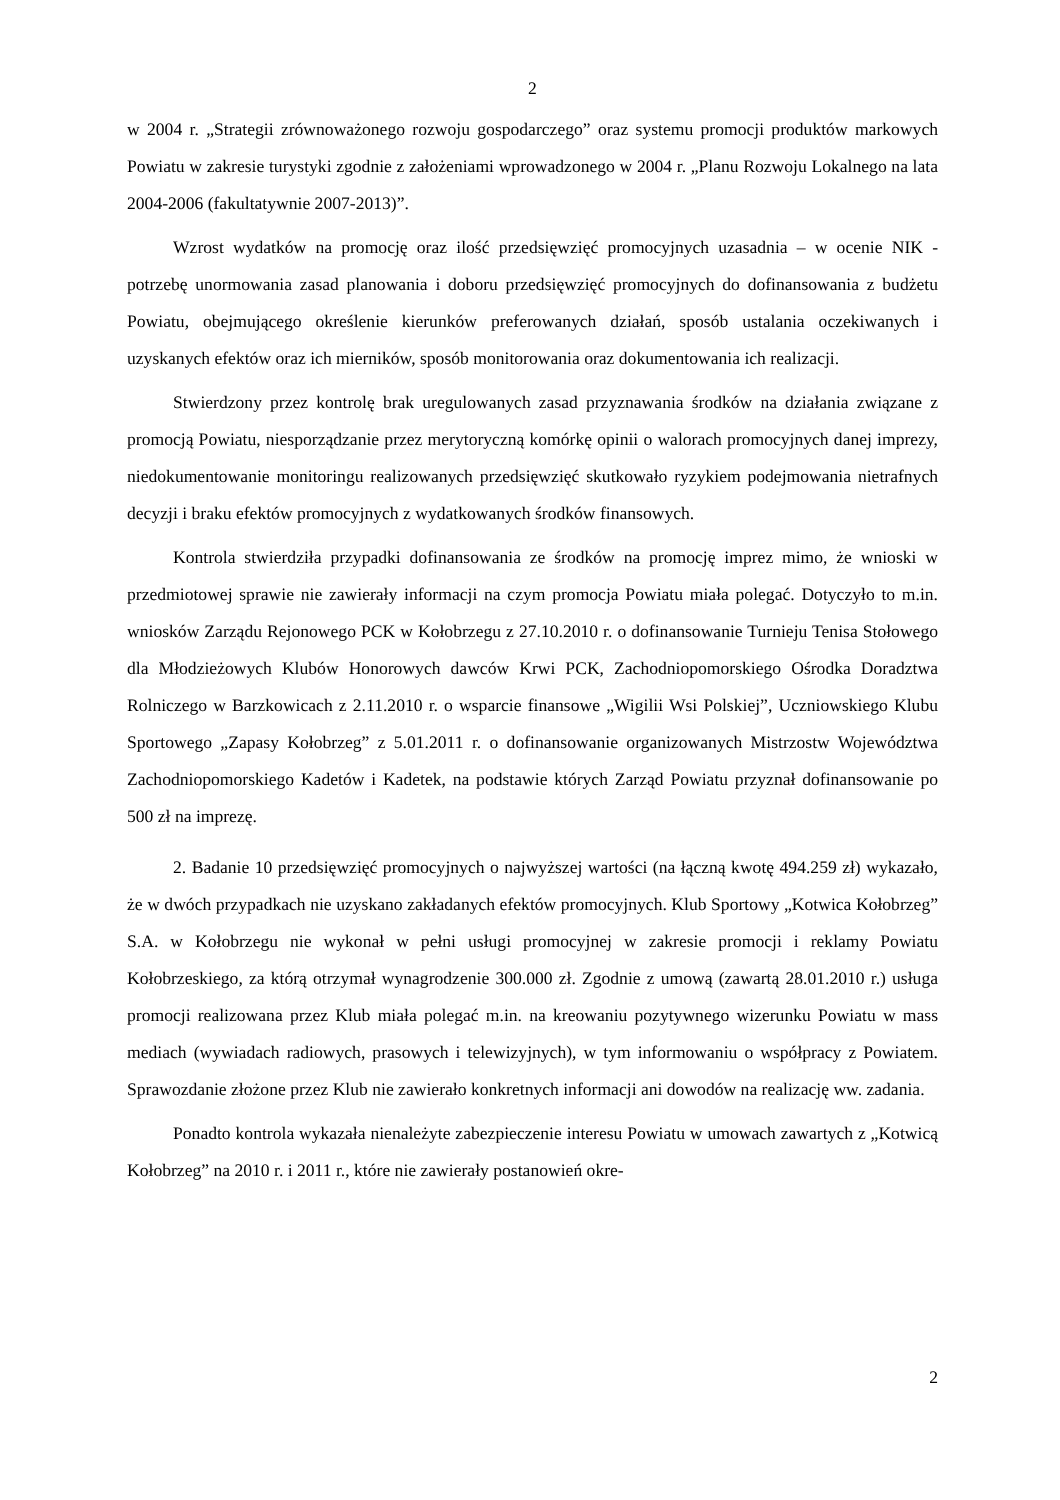2
w 2004 r. „Strategii zrównoważonego rozwoju gospodarczego” oraz systemu promocji produktów markowych Powiatu w zakresie turystyki zgodnie z założeniami wprowadzonego w 2004 r. „Planu Rozwoju Lokalnego na lata 2004-2006 (fakultatywnie 2007-2013)”.
Wzrost wydatków na promocję oraz ilość przedsięwzięć promocyjnych uzasadnia – w ocenie NIK - potrzebę unormowania zasad planowania i doboru przedsięwzięć promocyjnych do dofinansowania z budżetu Powiatu, obejmującego określenie kierunków preferowanych działań, sposób ustalania oczekiwanych i uzyskanych efektów oraz ich mierników, sposób monitorowania oraz dokumentowania ich realizacji.
Stwierdzony przez kontrolę brak uregulowanych zasad przyznawania środków na działania związane z promocją Powiatu, niesporządzanie przez merytoryczną komórkę opinii o walorach promocyjnych danej imprezy, niedokumentowanie monitoringu realizowanych przedsięwzięć skutkowało ryzykiem podejmowania nietrafnych decyzji i braku efektów promocyjnych z wydatkowanych środków finansowych.
Kontrola stwierdziła przypadki dofinansowania ze środków na promocję imprez mimo, że wnioski w przedmiotowej sprawie nie zawierały informacji na czym promocja Powiatu miała polegać. Dotyczyło to m.in. wniosków Zarządu Rejonowego PCK w Kołobrzegu z 27.10.2010 r. o dofinansowanie Turnieju Tenisa Stołowego dla Młodzieżowych Klubów Honorowych dawców Krwi PCK, Zachodniopomorskiego Ośrodka Doradztwa Rolniczego w Barzkowicach z 2.11.2010 r. o wsparcie finansowe „Wigilii Wsi Polskiej”, Uczniowskiego Klubu Sportowego „Zapasy Kołobrzeg” z 5.01.2011 r. o dofinansowanie organizowanych Mistrzostw Województwa Zachodniopomorskiego Kadetów i Kadetek, na podstawie których Zarząd Powiatu przyznał dofinansowanie po 500 zł na imprezę.
2. Badanie 10 przedsięwzięć promocyjnych o najwyższej wartości (na łączną kwotę 494.259 zł) wykazało, że w dwóch przypadkach nie uzyskano zakładanych efektów promocyjnych. Klub Sportowy „Kotwica Kołobrzeg” S.A. w Kołobrzegu nie wykonał w pełni usługi promocyjnej w zakresie promocji i reklamy Powiatu Kołobrzeskiego, za którą otrzymał wynagrodzenie 300.000 zł. Zgodnie z umową (zawartą 28.01.2010 r.) usługa promocji realizowana przez Klub miała polegać m.in. na kreowaniu pozytywnego wizerunku Powiatu w mass mediach (wywiadach radiowych, prasowych i telewizyjnych), w tym informowaniu o współpracy z Powiatem. Sprawozdanie złożone przez Klub nie zawierało konkretnych informacji ani dowodów na realizację ww. zadania.
Ponadto kontrola wykazała nienależyte zabezpieczenie interesu Powiatu w umowach zawartych z „Kotwicą Kołobrzeg” na 2010 r. i 2011 r., które nie zawierały postanowień okre-
2